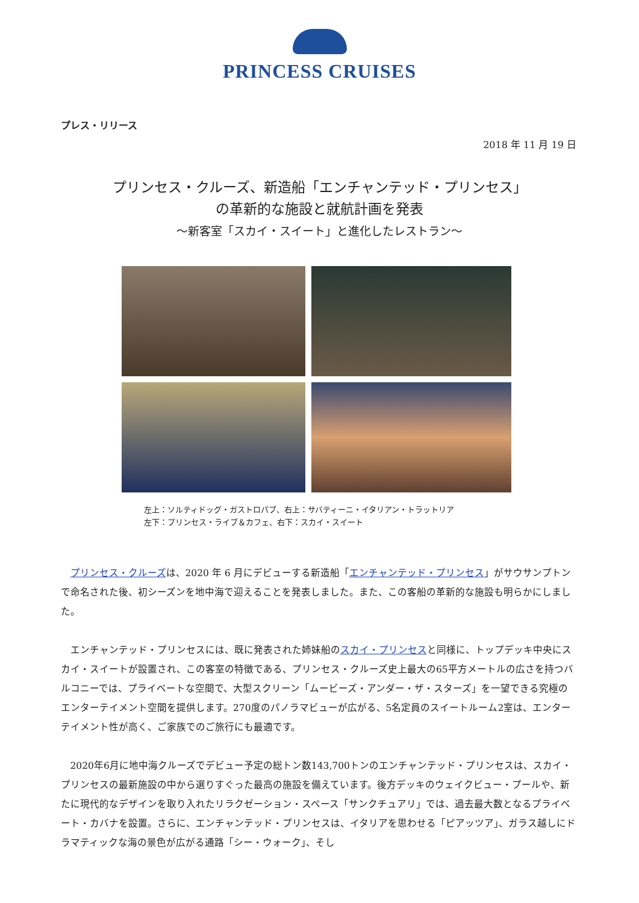PRINCESS CRUISES
プレス・リリース
2018 年 11 月 19 日
プリンセス・クルーズ、新造船「エンチャンテッド・プリンセス」
の革新的な施設と就航計画を発表
～新客室「スカイ・スイート」と進化したレストラン～
左上：ソルティドッグ・ガストロパブ、右上：サバティーニ・イタリアン・トラットリア
左下：プリンセス・ライブ＆カフェ、右下：スカイ・スイート
プリンセス・クルーズは、2020 年 6 月にデビューする新造船「エンチャンテッド・プリンセス」がサウサンプトンで命名された後、初シーズンを地中海で迎えることを発表しました。また、この客船の革新的な施設も明らかにしました。
エンチャンテッド・プリンセスには、既に発表された姉妹船のスカイ・プリンセスと同様に、トップデッキ中央にスカイ・スイートが設置され、この客室の特徴である、プリンセス・クルーズ史上最大の65平方メートルの広さを持つバルコニーでは、プライベートな空間で、大型スクリーン「ムービーズ・アンダー・ザ・スターズ」を一望できる究極のエンターテイメント空間を提供します。270度のパノラマビューが広がる、5名定員のスイートルーム2室は、エンターテイメント性が高く、ご家族でのご旅行にも最適です。
2020年6月に地中海クルーズでデビュー予定の総トン数143,700トンのエンチャンテッド・プリンセスは、スカイ・プリンセスの最新施設の中から選りすぐった最高の施設を備えています。後方デッキのウェイクビュー・プールや、新たに現代的なデザインを取り入れたリラクゼーション・スペース「サンクチュアリ」では、過去最大数となるプライベート・カバナを設置。さらに、エンチャンテッド・プリンセスは、イタリアを思わせる「ピアッツア」、ガラス越しにドラマティックな海の景色が広がる通路「シー・ウォーク」、そし